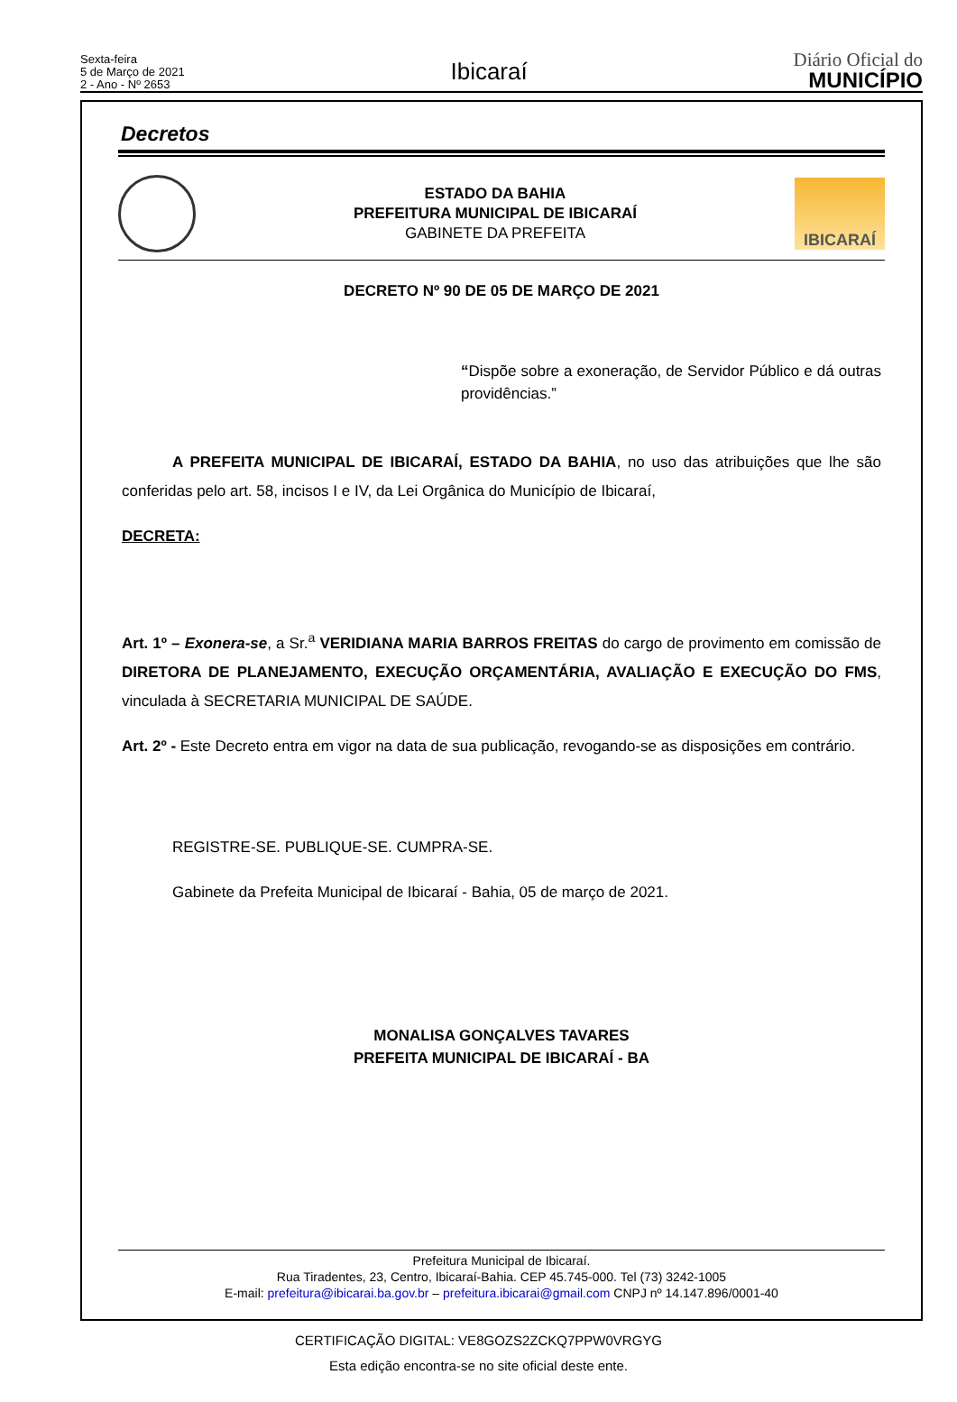Sexta-feira
5 de Março de 2021
2 - Ano - Nº 2653
Ibicaraí
Diário Oficial do
MUNICÍPIO
Decretos
ESTADO DA BAHIA
PREFEITURA MUNICIPAL DE IBICARAÍ
GABINETE DA PREFEITA
IBICARAÍ
DECRETO Nº 90 DE 05 DE MARÇO DE 2021
“Dispõe sobre a exoneração, de Servidor Público e dá outras providências.”
A PREFEITA MUNICIPAL DE IBICARAÍ, ESTADO DA BAHIA, no uso das atribuições que lhe são conferidas pelo art. 58, incisos I e IV, da Lei Orgânica do Município de Ibicaraí,
DECRETA:
Art. 1º – Exonera-se, a Sr.<sup>a</sup> VERIDIANA MARIA BARROS FREITAS do cargo de provimento em comissão de DIRETORA DE PLANEJAMENTO, EXECUÇÃO ORÇAMENTÁRIA, AVALIAÇÃO E EXECUÇÃO DO FMS, vinculada à SECRETARIA MUNICIPAL DE SAÚDE.
Art. 2º - Este Decreto entra em vigor na data de sua publicação, revogando-se as disposições em contrário.
REGISTRE-SE. PUBLIQUE-SE. CUMPRA-SE.
Gabinete da Prefeita Municipal de Ibicaraí - Bahia, 05 de março de 2021.
MONALISA GONÇALVES TAVARES
PREFEITA MUNICIPAL DE IBICARAÍ - BA
Prefeitura Municipal de Ibicaraí.
Rua Tiradentes, 23, Centro, Ibicaraí-Bahia. CEP 45.745-000. Tel (73) 3242-1005
E-mail: prefeitura@ibicarai.ba.gov.br – prefeitura.ibicarai@gmail.com CNPJ nº 14.147.896/0001-40
CERTIFICAÇÃO DIGITAL: VE8GOZS2ZCKQ7PPW0VRGYG
Esta edição encontra-se no site oficial deste ente.